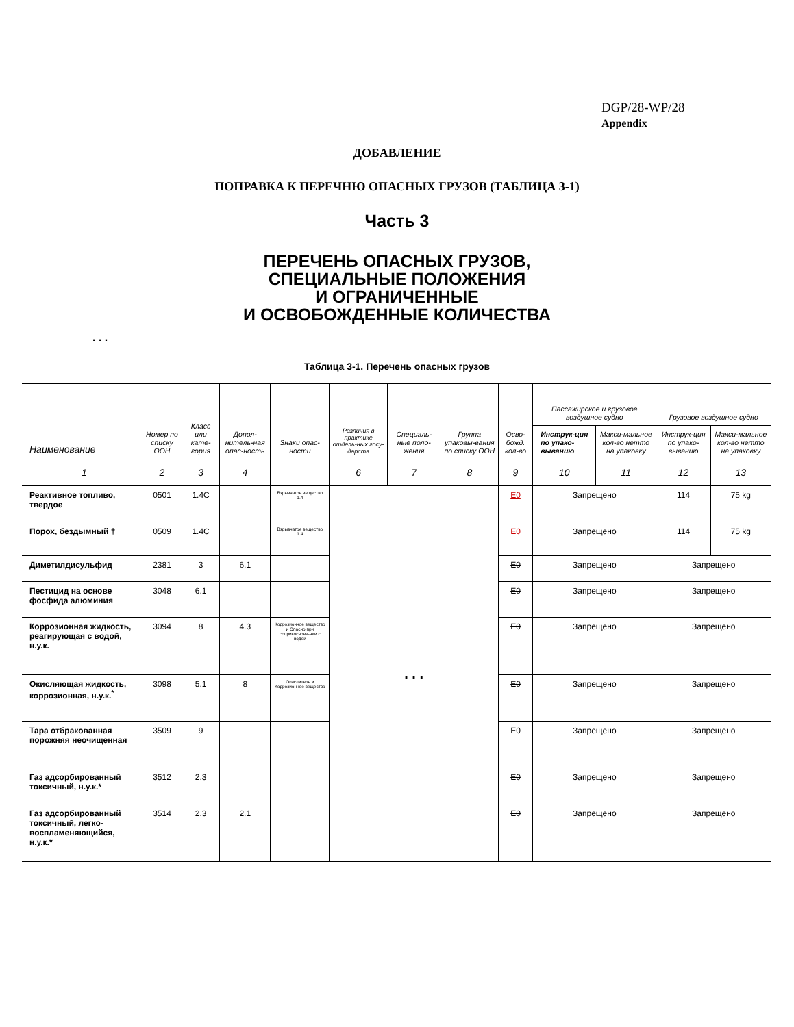DGP/28-WP/28
Appendix
ДОБАВЛЕНИЕ
ПОПРАВКА К ПЕРЕЧНЮ ОПАСНЫХ ГРУЗОВ (ТАБЛИЦА 3-1)
Часть 3
ПЕРЕЧЕНЬ ОПАСНЫХ ГРУЗОВ,
СПЕЦИАЛЬНЫЕ ПОЛОЖЕНИЯ
И ОГРАНИЧЕННЫЕ
И ОСВОБОЖДЕННЫЕ КОЛИЧЕСТВА
. . .
Таблица 3-1. Перечень опасных грузов
| Наименование | Номер по списку ООН | Класс или кате-гория | Допол-нитель-ная опас-ность | Знаки опас-ности | Различия в практике отдель-ных госу-дарств | Специаль-ные поло-жения | Группа упаковы-вания по списку ООН | Осво-божд. кол-во | Пассажирское и грузовое воздушное судно | | Грузовое воздушное судно | |
| --- | --- | --- | --- | --- | --- | --- | --- | --- | --- | --- | --- | --- |
| | | | | | | | | | Инструк-ция по упако-выванию | Макси-мальное кол-во нетто на упаковку | Инструк-ция по упако-выванию | Макси-мальное кол-во нетто на упаковку |
| 1 | 2 | 3 | 4 | | 6 | 7 | 8 | 9 | 10 | 11 | 12 | 13 |
| Реактивное топливо, твердое | 0501 | 1.4C | | Взрывчатое вещество 1.4 | . . . | | | E0 | Запрещено | | 114 | 75 kg |
| Порох, бездымный † | 0509 | 1.4C | | Взрывчатое вещество 1.4 | | | | E0 | Запрещено | | 114 | 75 kg |
| Диметилдисульфид | 2381 | 3 | 6.1 | | | | | E0 | Запрещено | | Запрещено | |
| Пестицид на основе фосфида алюминия | 3048 | 6.1 | | | | | | E0 | Запрещено | | Запрещено | |
| Коррозионная жидкость, реагирующая с водой, н.у.к. | 3094 | 8 | 4.3 | Коррозионное вещество и Опасно при соприкоснове-нии с водой | | | | E0 | Запрещено | | Запрещено | |
| Окисляющая жидкость, коррозионная, н.у.к.<sup>*</sup> | 3098 | 5.1 | 8 | Окислитель и Коррозионное вещество | | | | E0 | Запрещено | | Запрещено | |
| Тара отбракованная порожняя неочищенная | 3509 | 9 | | | | | | E0 | Запрещено | | Запрещено | |
| Газ адсорбированный токсичный, н.у.к.* | 3512 | 2.3 | | | | | | E0 | Запрещено | | Запрещено | |
| Газ адсорбированный токсичный, легко-воспламеняющийся, н.у.к.* | 3514 | 2.3 | 2.1 | | | | | E0 | Запрещено | | Запрещено | |